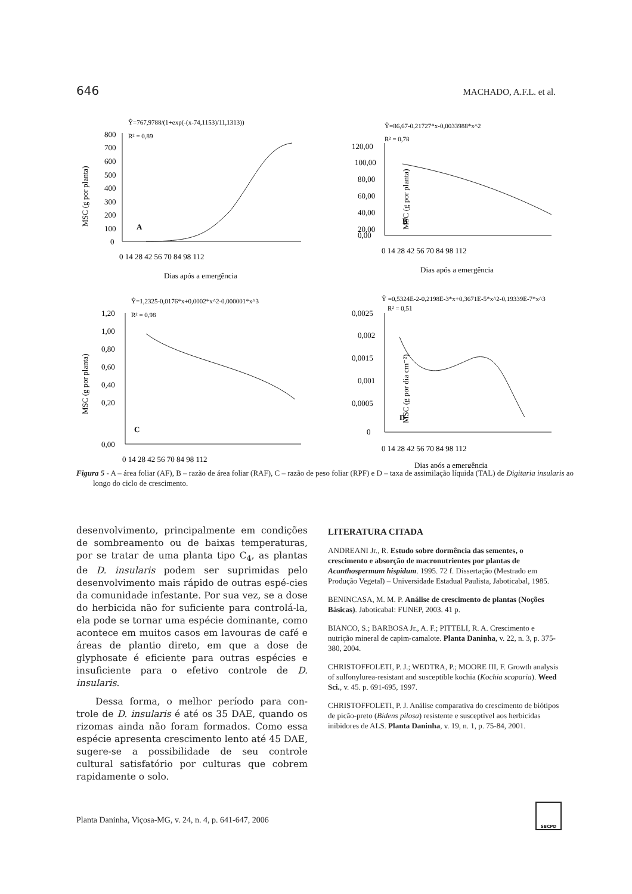646 MACHADO, A.F.L. et al.
Ŷ=767,9788/(1+exp(-(x-74,1153)/11,1313))
R² = 0,89
800
700
600
500
400
300
200
100
0
A
0 14 28 42 56 70 84 98 112
Dias após a emergência
MSC (g por planta)
Ŷ=86,67-0,21727*x-0,0033988*x^2
R² = 0,78
120,00
100,00
80,00
60,00
40,00
20,00
0,00
B
0 14 28 42 56 70 84 98 112
Dias após a emergência
MSC (g por planta)
Ŷ=1,2325-0,0176*x+0,0002*x^2-0,000001*x^3
R² = 0,98
1,20
1,00
0,80
0,60
0,40
0,20
0,00
C
0 14 28 42 56 70 84 98 112
MSC (g por planta)
Ŷ =0,5324E-2-0,2198E-3*x+0,3671E-5*x^2-0,19339E-7*x^3
R² = 0,51
0,0025
0,002
0,0015
0,001
0,0005
0
D
0 14 28 42 56 70 84 98 112
Dias após a emergência
MSC (g por dia cm⁻²)
Figura 5 - A – área foliar (AF), B – razão de área foliar (RAF), C – razão de peso foliar (RPF) e D – taxa de assimilação líquida (TAL) de Digitaria insularis ao longo do ciclo de crescimento.
desenvolvimento, principalmente em condições de sombreamento ou de baixas temperaturas, por se tratar de uma planta tipo C<sub>4</sub>, as plantas de D. insularis podem ser suprimidas pelo desenvolvimento mais rápido de outras espé-cies da comunidade infestante. Por sua vez, se a dose do herbicida não for suficiente para controlá-la, ela pode se tornar uma espécie dominante, como acontece em muitos casos em lavouras de café e áreas de plantio direto, em que a dose de glyphosate é eficiente para outras espécies e insuficiente para o efetivo controle de D. insularis.
Dessa forma, o melhor período para con-trole de D. insularis é até os 35 DAE, quando os rizomas ainda não foram formados. Como essa espécie apresenta crescimento lento até 45 DAE, sugere-se a possibilidade de seu controle cultural satisfatório por culturas que cobrem rapidamente o solo.
LITERATURA CITADA
ANDREANI Jr., R. Estudo sobre dormência das sementes, o crescimento e absorção de macronutrientes por plantas de Acanthospermum hispidum. 1995. 72 f. Dissertação (Mestrado em Produção Vegetal) – Universidade Estadual Paulista, Jaboticabal, 1985.
BENINCASA, M. M. P. Análise de crescimento de plantas (Noções Básicas). Jaboticabal: FUNEP, 2003. 41 p.
BIANCO, S.; BARBOSA Jr., A. F.; PITTELI, R. A. Crescimento e nutrição mineral de capim-camalote. Planta Daninha, v. 22, n. 3, p. 375-380, 2004.
CHRISTOFFOLETI, P. J.; WEDTRA, P.; MOORE III, F. Growth analysis of sulfonylurea-resistant and susceptible kochia (Kochia scoparia). Weed Sci., v. 45. p. 691-695, 1997.
CHRISTOFFOLETI, P. J. Análise comparativa do crescimento de biótipos de picão-preto (Bidens pilosa) resistente e susceptível aos herbicidas inibidores de ALS. Planta Daninha, v. 19, n. 1, p. 75-84, 2001.
Planta Daninha, Viçosa-MG, v. 24, n. 4, p. 641-647, 2006
SBCPD